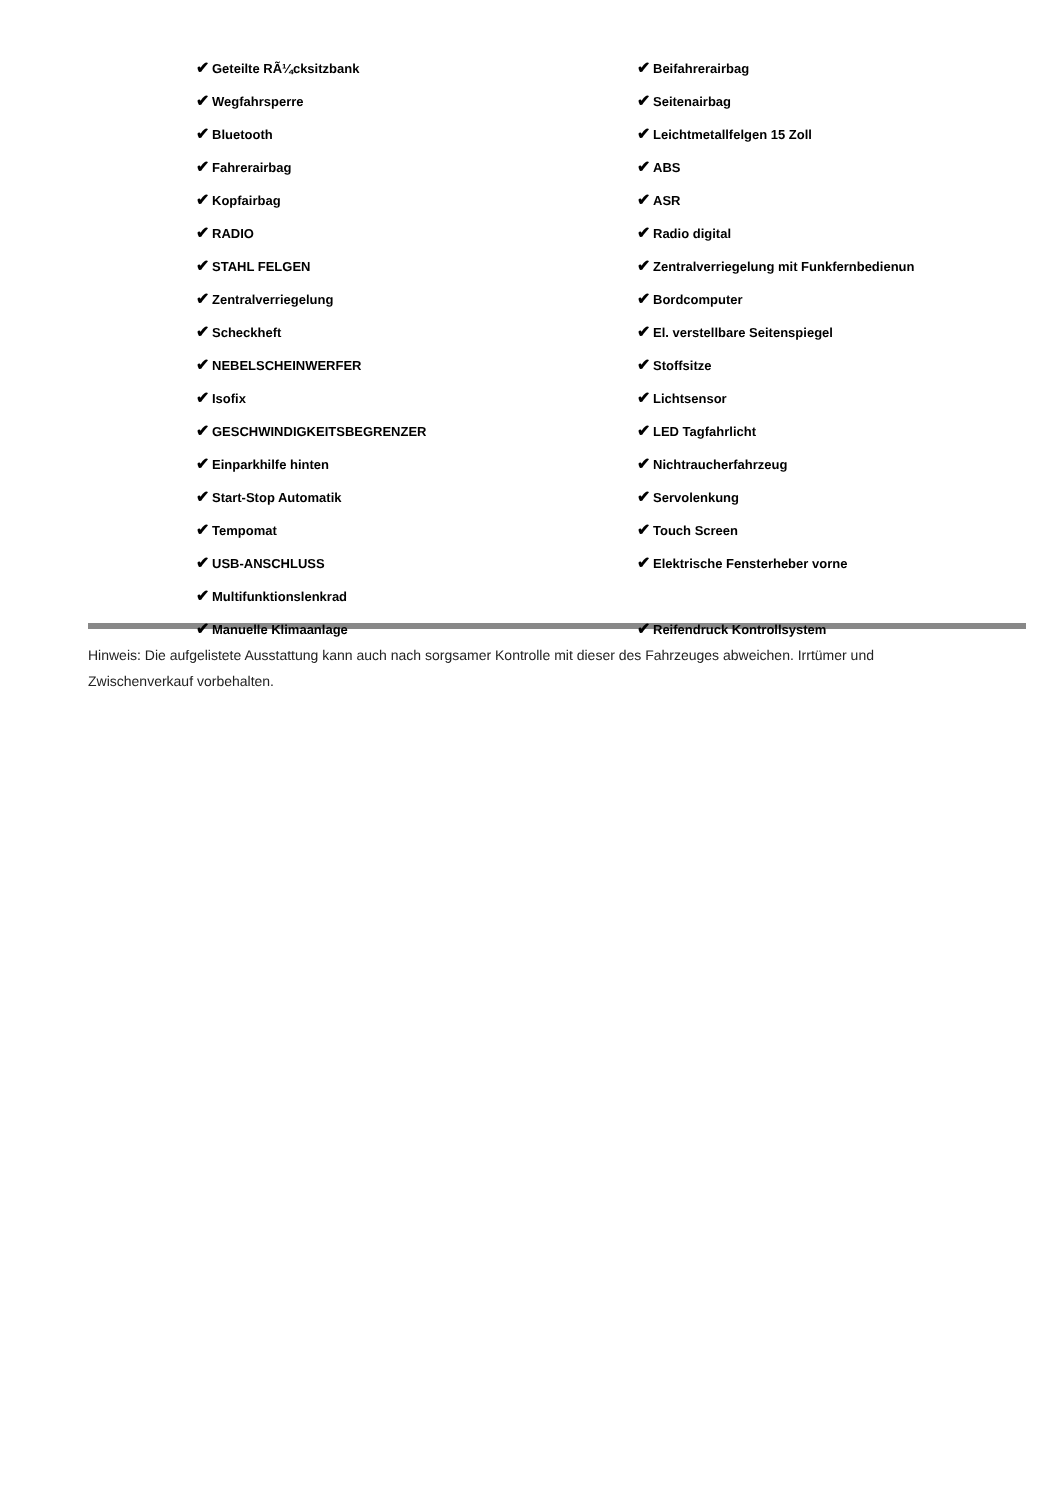| ✔ Geteilte RÃ¼cksitzbank | ✔ Beifahrerairbag |
| ✔ Wegfahrsperre | ✔ Seitenairbag |
| ✔ Bluetooth | ✔ Leichtmetallfelgen 15 Zoll |
| ✔ Fahrerairbag | ✔ ABS |
| ✔ Kopfairbag | ✔ ASR |
| ✔ RADIO | ✔ Radio digital |
| ✔ STAHL FELGEN | ✔ Zentralverriegelung mit Funkfernbedienun |
| ✔ Zentralverriegelung | ✔ Bordcomputer |
| ✔ Scheckheft | ✔ El. verstellbare Seitenspiegel |
| ✔ NEBELSCHEINWERFER | ✔ Stoffsitze |
| ✔ Isofix | ✔ Lichtsensor |
| ✔ GESCHWINDIGKEITSBEGRENZER | ✔ LED Tagfahrlicht |
| ✔ Einparkhilfe hinten | ✔ Nichtraucherfahrzeug |
| ✔ Start-Stop Automatik | ✔ Servolenkung |
| ✔ Tempomat | ✔ Touch Screen |
| ✔ USB-ANSCHLUSS | ✔ Elektrische Fensterheber vorne |
| ✔ Multifunktionslenkrad | |
| ✔ Manuelle Klimaanlage | ✔ Reifendruck Kontrollsystem |
Hinweis: Die aufgelistete Ausstattung kann auch nach sorgsamer Kontrolle mit dieser des Fahrzeuges abweichen. Irrtümer und Zwischenverkauf vorbehalten.